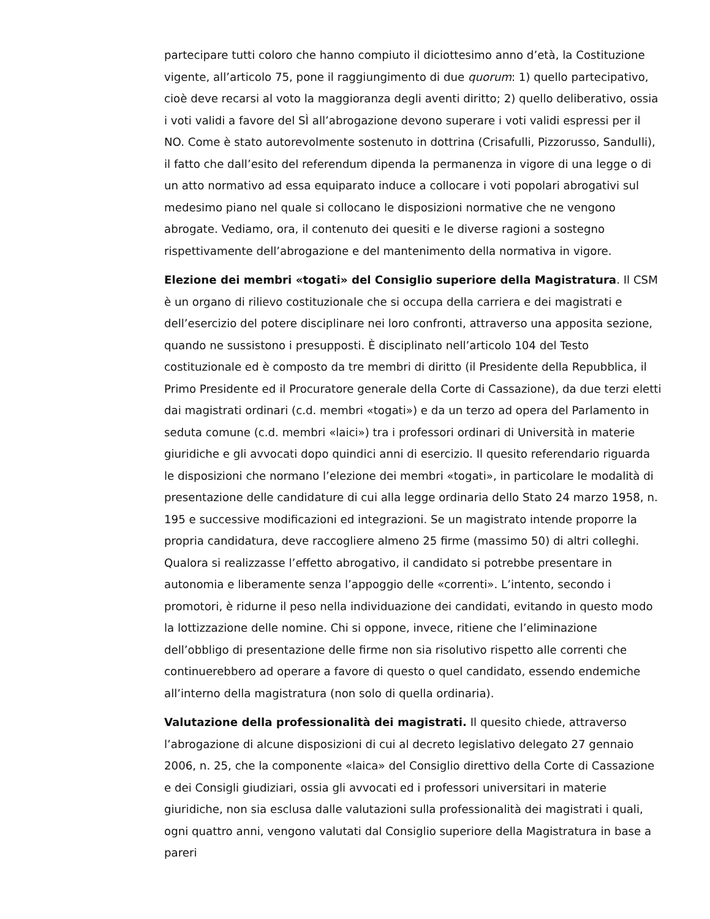partecipare tutti coloro che hanno compiuto il diciottesimo anno d’età, la Costituzione vigente, all’articolo 75, pone il raggiungimento di due quorum: 1) quello partecipativo, cioè deve recarsi al voto la maggioranza degli aventi diritto; 2) quello deliberativo, ossia i voti validi a favore del SÌ all’abrogazione devono superare i voti validi espressi per il NO. Come è stato autorevolmente sostenuto in dottrina (Crisafulli, Pizzorusso, Sandulli), il fatto che dall’esito del referendum dipenda la permanenza in vigore di una legge o di un atto normativo ad essa equiparato induce a collocare i voti popolari abrogativi sul medesimo piano nel quale si collocano le disposizioni normative che ne vengono abrogate. Vediamo, ora, il contenuto dei quesiti e le diverse ragioni a sostegno rispettivamente dell’abrogazione e del mantenimento della normativa in vigore.
Elezione dei membri «togati» del Consiglio superiore della Magistratura. Il CSM è un organo di rilievo costituzionale che si occupa della carriera e dei magistrati e dell’esercizio del potere disciplinare nei loro confronti, attraverso una apposita sezione, quando ne sussistono i presupposti. È disciplinato nell’articolo 104 del Testo costituzionale ed è composto da tre membri di diritto (il Presidente della Repubblica, il Primo Presidente ed il Procuratore generale della Corte di Cassazione), da due terzi eletti dai magistrati ordinari (c.d. membri «togati») e da un terzo ad opera del Parlamento in seduta comune (c.d. membri «laici») tra i professori ordinari di Università in materie giuridiche e gli avvocati dopo quindici anni di esercizio. Il quesito referendario riguarda le disposizioni che normano l’elezione dei membri «togati», in particolare le modalità di presentazione delle candidature di cui alla legge ordinaria dello Stato 24 marzo 1958, n. 195 e successive modificazioni ed integrazioni. Se un magistrato intende proporre la propria candidatura, deve raccogliere almeno 25 firme (massimo 50) di altri colleghi. Qualora si realizzasse l’effetto abrogativo, il candidato si potrebbe presentare in autonomia e liberamente senza l’appoggio delle «correnti». L’intento, secondo i promotori, è ridurne il peso nella individuazione dei candidati, evitando in questo modo la lottizzazione delle nomine. Chi si oppone, invece, ritiene che l’eliminazione dell’obbligo di presentazione delle firme non sia risolutivo rispetto alle correnti che continuerebbero ad operare a favore di questo o quel candidato, essendo endemiche all’interno della magistratura (non solo di quella ordinaria).
Valutazione della professionalità dei magistrati. Il quesito chiede, attraverso l’abrogazione di alcune disposizioni di cui al decreto legislativo delegato 27 gennaio 2006, n. 25, che la componente «laica» del Consiglio direttivo della Corte di Cassazione e dei Consigli giudiziari, ossia gli avvocati ed i professori universitari in materie giuridiche, non sia esclusa dalle valutazioni sulla professionalità dei magistrati i quali, ogni quattro anni, vengono valutati dal Consiglio superiore della Magistratura in base a pareri